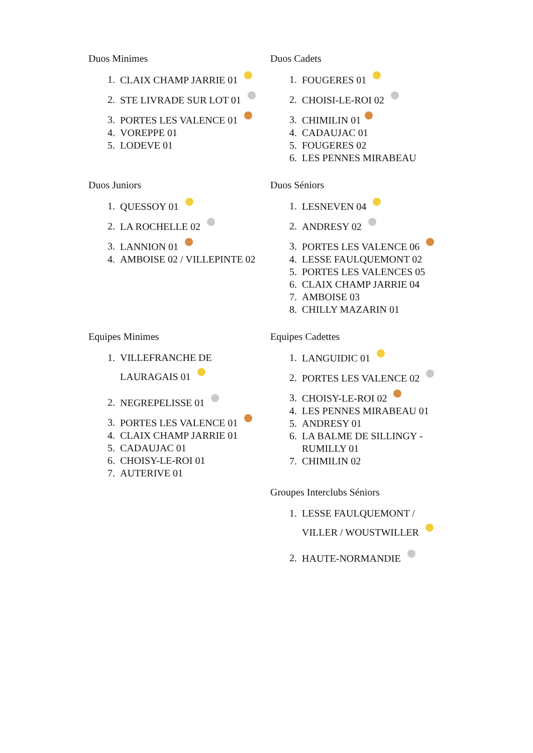Duos Minimes
1. CLAIX CHAMP JARRIE 01
2. STE LIVRADE SUR LOT 01
3. PORTES LES VALENCE 01
4. VOREPPE 01
5. LODEVE 01
Duos Cadets
1. FOUGERES 01
2. CHOISI-LE-ROI 02
3. CHIMILIN 01
4. CADAUJAC 01
5. FOUGERES 02
6. LES PENNES MIRABEAU
Duos Juniors
1. QUESSOY 01
2. LA ROCHELLE 02
3. LANNION 01
4. AMBOISE 02 / VILLEPINTE 02
Duos Séniors
1. LESNEVEN 04
2. ANDRESY 02
3. PORTES LES VALENCE 06
4. LESSE FAULQUEMONT 02
5. PORTES LES VALENCES 05
6. CLAIX CHAMP JARRIE 04
7. AMBOISE 03
8. CHILLY MAZARIN 01
Equipes Minimes
1. VILLEFRANCHE DE
LAURAGAIS 01
2. NEGREPELISSE 01
3. PORTES LES VALENCE 01
4. CLAIX CHAMP JARRIE 01
5. CADAUJAC 01
6. CHOISY-LE-ROI 01
7. AUTERIVE 01
Equipes Cadettes
1. LANGUIDIC 01
2. PORTES LES VALENCE 02
3. CHOISY-LE-ROI 02
4. LES PENNES MIRABEAU 01
5. ANDRESY 01
6. LA BALME DE SILLINGY - RUMILLY 01
7. CHIMILIN 02
Groupes Interclubs Séniors
1. LESSE FAULQUEMONT /
VILLER / WOUSTWILLER
2. HAUTE-NORMANDIE